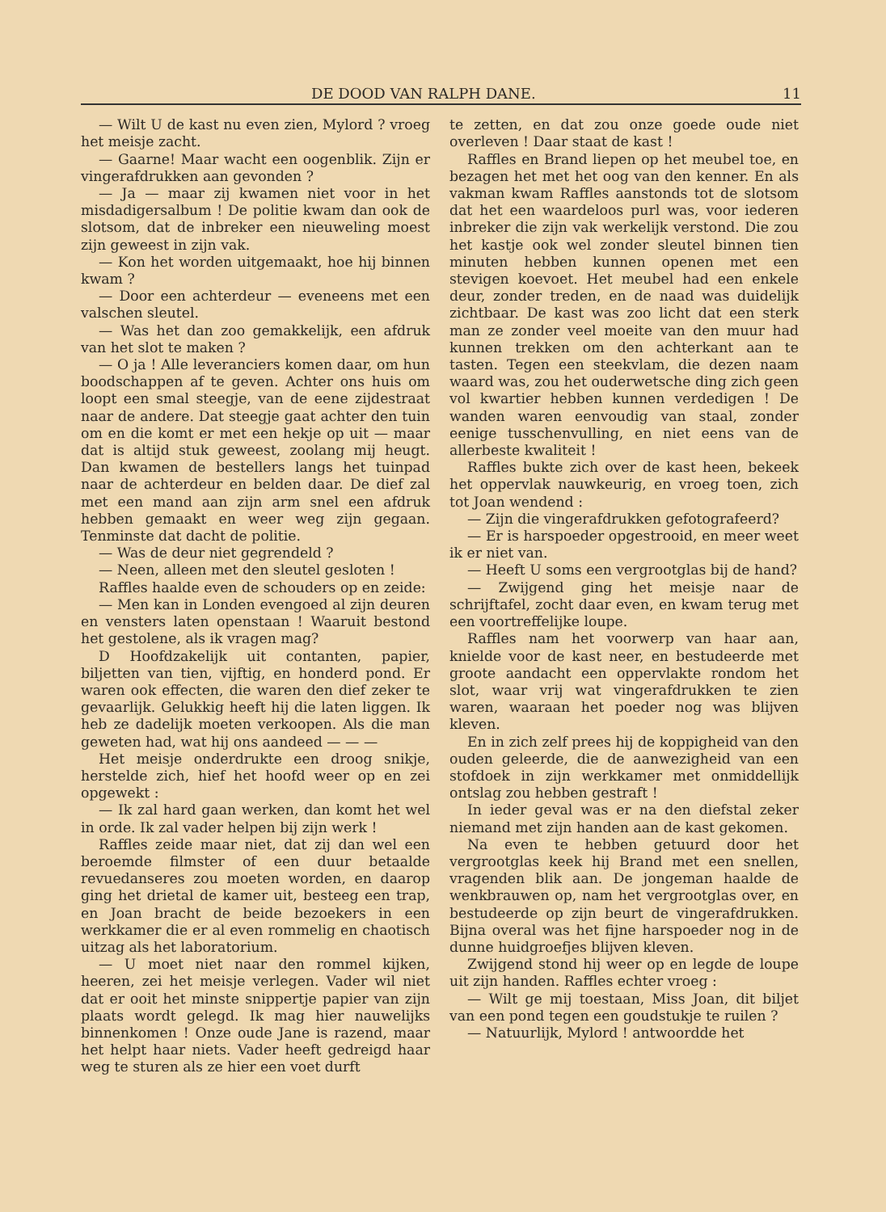DE DOOD VAN RALPH DANE. 11
— Wilt U de kast nu even zien, Mylord ? vroeg het meisje zacht.
— Gaarne! Maar wacht een oogenblik. Zijn er vingerafdrukken aan gevonden ?
— Ja — maar zij kwamen niet voor in het misdadigersalbum ! De politie kwam dan ook de slotsom, dat de inbreker een nieuweling moest zijn geweest in zijn vak.
— Kon het worden uitgemaakt, hoe hij binnen kwam ?
— Door een achterdeur — eveneens met een valschen sleutel.
— Was het dan zoo gemakkelijk, een afdruk van het slot te maken ?
— O ja ! Alle leveranciers komen daar, om hun boodschappen af te geven. Achter ons huis om loopt een smal steegje, van de eene zijdestraat naar de andere. Dat steegje gaat achter den tuin om en die komt er met een hekje op uit — maar dat is altijd stuk geweest, zoolang mij heugt. Dan kwamen de bestellers langs het tuinpad naar de achterdeur en belden daar. De dief zal met een mand aan zijn arm snel een afdruk hebben gemaakt en weer weg zijn gegaan. Tenminste dat dacht de politie.
— Was de deur niet gegrendeld ?
— Neen, alleen met den sleutel gesloten !
Raffles haalde even de schouders op en zeide:
— Men kan in Londen evengoed al zijn deuren en vensters laten openstaan ! Waaruit bestond het gestolene, als ik vragen mag?
D Hoofdzakelijk uit contanten, papier, biljetten van tien, vijftig, en honderd pond. Er waren ook effecten, die waren den dief zeker te gevaarlijk. Gelukkig heeft hij die laten liggen. Ik heb ze dadelijk moeten verkoopen. Als die man geweten had, wat hij ons aandeed — — —
Het meisje onderdrukte een droog snikje, herstelde zich, hief het hoofd weer op en zei opgewekt :
— Ik zal hard gaan werken, dan komt het wel in orde. Ik zal vader helpen bij zijn werk !
Raffles zeide maar niet, dat zij dan wel een beroemde filmster of een duur betaalde revuedanseres zou moeten worden, en daarop ging het drietal de kamer uit, besteeg een trap, en Joan bracht de beide bezoekers in een werkkamer die er al even rommelig en chaotisch uitzag als het laboratorium.
— U moet niet naar den rommel kijken, heeren, zei het meisje verlegen. Vader wil niet dat er ooit het minste snippertje papier van zijn plaats wordt gelegd. Ik mag hier nauwelijks binnenkomen ! Onze oude Jane is razend, maar het helpt haar niets. Vader heeft gedreigd haar weg te sturen als ze hier een voet durft
te zetten, en dat zou onze goede oude niet overleven ! Daar staat de kast !
Raffles en Brand liepen op het meubel toe, en bezagen het met het oog van den kenner. En als vakman kwam Raffles aanstonds tot de slotsom dat het een waardeloos purl was, voor iederen inbreker die zijn vak werkelijk verstond. Die zou het kastje ook wel zonder sleutel binnen tien minuten hebben kunnen openen met een stevigen koevoet. Het meubel had een enkele deur, zonder treden, en de naad was duidelijk zichtbaar. De kast was zoo licht dat een sterk man ze zonder veel moeite van den muur had kunnen trekken om den achterkant aan te tasten. Tegen een steekvlam, die dezen naam waard was, zou het ouderwetsche ding zich geen vol kwartier hebben kunnen verdedigen ! De wanden waren eenvoudig van staal, zonder eenige tusschenvulling, en niet eens van de allerbeste kwaliteit !
Raffles bukte zich over de kast heen, bekeek het oppervlak nauwkeurig, en vroeg toen, zich tot Joan wendend :
— Zijn die vingerafdrukken gefotografeerd?
— Er is harspoeder opgestrooid, en meer weet ik er niet van.
— Heeft U soms een vergrootglas bij de hand?
— Zwijgend ging het meisje naar de schrijftafel, zocht daar even, en kwam terug met een voortreffelijke loupe.
Raffles nam het voorwerp van haar aan, knielde voor de kast neer, en bestudeerde met groote aandacht een oppervlakte rondom het slot, waar vrij wat vingerafdrukken te zien waren, waaraan het poeder nog was blijven kleven.
En in zich zelf prees hij de koppigheid van den ouden geleerde, die de aanwezigheid van een stofdoek in zijn werkkamer met onmiddellijk ontslag zou hebben gestraft !
In ieder geval was er na den diefstal zeker niemand met zijn handen aan de kast gekomen.
Na even te hebben getuurd door het vergrootglas keek hij Brand met een snellen, vragenden blik aan. De jongeman haalde de wenkbrauwen op, nam het vergrootglas over, en bestudeerde op zijn beurt de vingerafdrukken. Bijna overal was het fijne harspoeder nog in de dunne huidgroefjes blijven kleven.
Zwijgend stond hij weer op en legde de loupe uit zijn handen. Raffles echter vroeg :
— Wilt ge mij toestaan, Miss Joan, dit biljet van een pond tegen een goudstukje te ruilen ?
— Natuurlijk, Mylord ! antwoordde het